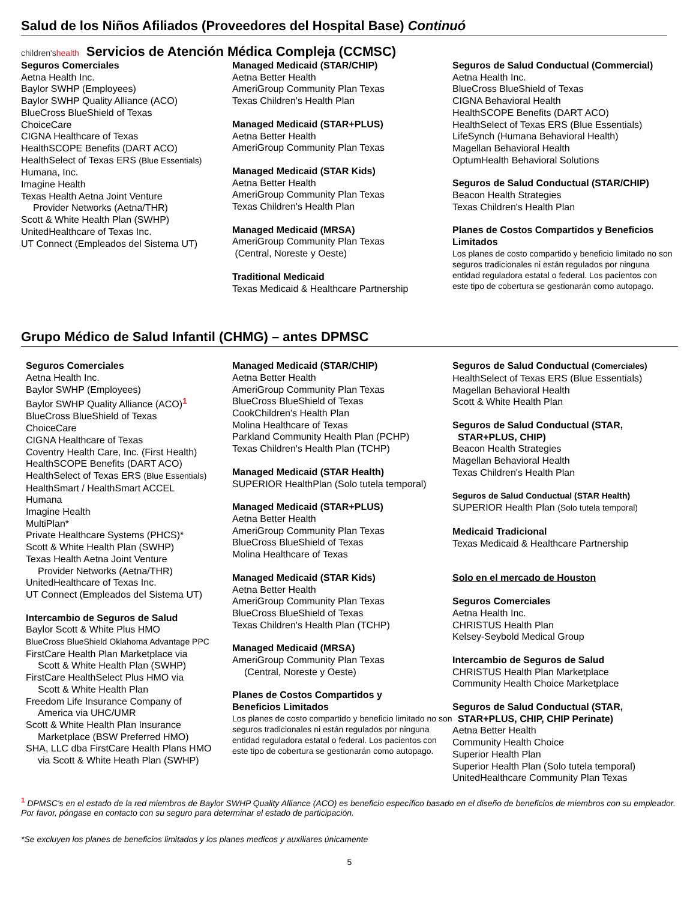Salud de los Niños Afiliados (Proveedores del Hospital Base) Continuó
children'shealth
Servicios de Atención Médica Compleja (CCMSC)
Seguros Comerciales
Aetna Health Inc.
Baylor SWHP (Employees)
Baylor SWHP Quality Alliance (ACO)
BlueCross BlueShield of Texas
ChoiceCare
CIGNA Healthcare of Texas
HealthSCOPE Benefits (DART ACO)
HealthSelect of Texas ERS (Blue Essentials)
Humana, Inc.
Imagine Health
Texas Health Aetna Joint Venture
Provider Networks (Aetna/THR)
Scott & White Health Plan (SWHP)
UnitedHealthcare of Texas Inc.
UT Connect (Empleados del Sistema UT)
Managed Medicaid (STAR/CHIP)
Aetna Better Health
AmeriGroup Community Plan Texas
Texas Children's Health Plan
Managed Medicaid (STAR+PLUS)
Aetna Better Health
AmeriGroup Community Plan Texas
Managed Medicaid (STAR Kids)
Aetna Better Health
AmeriGroup Community Plan Texas
Texas Children's Health Plan
Managed Medicaid (MRSA)
AmeriGroup Community Plan Texas
(Central, Noreste y Oeste)
Traditional Medicaid
Texas Medicaid & Healthcare Partnership
Seguros de Salud Conductual (Commercial)
Aetna Health Inc.
BlueCross BlueShield of Texas
CIGNA Behavioral Health
HealthSCOPE Benefits (DART ACO)
HealthSelect of Texas ERS (Blue Essentials)
LifeSynch (Humana Behavioral Health)
Magellan Behavioral Health
OptumHealth Behavioral Solutions
Seguros de Salud Conductual (STAR/CHIP)
Beacon Health Strategies
Texas Children's Health Plan
Planes de Costos Compartidos y Beneficios Limitados
Los planes de costo compartido y beneficio limitado no son seguros tradicionales ni están regulados por ninguna entidad reguladora estatal o federal. Los pacientos con este tipo de cobertura se gestionarán como autopago.
Grupo Médico de Salud Infantil (CHMG) – antes DPMSC
Seguros Comerciales
Aetna Health Inc.
Baylor SWHP (Employees)
Baylor SWHP Quality Alliance (ACO)<sup>1</sup>
BlueCross BlueShield of Texas
ChoiceCare
CIGNA Healthcare of Texas
Coventry Health Care, Inc. (First Health)
HealthSCOPE Benefits (DART ACO)
HealthSelect of Texas ERS (Blue Essentials)
HealthSmart / HealthSmart ACCEL
Humana
Imagine Health
MultiPlan*
Private Healthcare Systems (PHCS)*
Scott & White Health Plan (SWHP)
Texas Health Aetna Joint Venture
Provider Networks (Aetna/THR)
UnitedHealthcare of Texas Inc.
UT Connect (Empleados del Sistema UT)
Intercambio de Seguros de Salud
Baylor Scott & White Plus HMO
BlueCross BlueShield Oklahoma Advantage PPC
FirstCare Health Plan Marketplace via
Scott & White Health Plan (SWHP)
FirstCare HealthSelect Plus HMO via
Scott & White Health Plan
Freedom Life Insurance Company of
America via UHC/UMR
Scott & White Health Plan Insurance
Marketplace (BSW Preferred HMO)
SHA, LLC dba FirstCare Health Plans HMO
via Scott & White Heath Plan (SWHP)
Managed Medicaid (STAR/CHIP)
Aetna Better Health
AmeriGroup Community Plan Texas
BlueCross BlueShield of Texas
CookChildren's Health Plan
Molina Healthcare of Texas
Parkland Community Health Plan (PCHP)
Texas Children's Health Plan (TCHP)
Managed Medicaid (STAR Health)
SUPERIOR HealthPlan (Solo tutela temporal)
Managed Medicaid (STAR+PLUS)
Aetna Better Health
AmeriGroup Community Plan Texas
BlueCross BlueShield of Texas
Molina Healthcare of Texas
Managed Medicaid (STAR Kids)
Aetna Better Health
AmeriGroup Community Plan Texas
BlueCross BlueShield of Texas
Texas Children's Health Plan (TCHP)
Managed Medicaid (MRSA)
AmeriGroup Community Plan Texas
(Central, Noreste y Oeste)
Planes de Costos Compartidos y
Beneficios Limitados
Los planes de costo compartido y beneficio limitado no son seguros tradicionales ni están regulados por ninguna entidad reguladora estatal o federal. Los pacientos con este tipo de cobertura se gestionarán como autopago.
Seguros de Salud Conductual (Comerciales)
HealthSelect of Texas ERS (Blue Essentials)
Magellan Behavioral Health
Scott & White Health Plan
Seguros de Salud Conductual (STAR,
STAR+PLUS, CHIP)
Beacon Health Strategies
Magellan Behavioral Health
Texas Children's Health Plan
Seguros de Salud Conductual (STAR Health)
SUPERIOR Health Plan (Solo tutela temporal)
Medicaid Tradicional
Texas Medicaid & Healthcare Partnership
Solo en el mercado de Houston
Seguros Comerciales
Aetna Health Inc.
CHRISTUS Health Plan
Kelsey-Seybold Medical Group
Intercambio de Seguros de Salud
CHRISTUS Health Plan Marketplace
Community Health Choice Marketplace
Seguros de Salud Conductual (STAR,
STAR+PLUS, CHIP, CHIP Perinate)
Aetna Better Health
Community Health Choice
Superior Health Plan
Superior Health Plan (Solo tutela temporal)
UnitedHealthcare Community Plan Texas
<sup>1</sup> DPMSC's en el estado de la red miembros de Baylor SWHP Quality Alliance (ACO) es beneficio específico basado en el diseño de beneficios de miembros con su empleador. Por favor, póngase en contacto con su seguro para determinar el estado de participación.
*Se excluyen los planes de beneficios limitados y los planes medicos y auxiliares únicamente
5